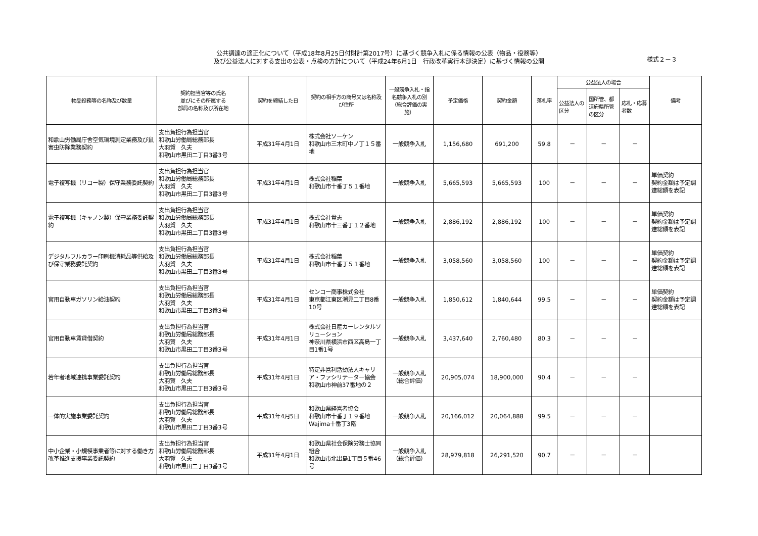公共調達の適正化について（平成18年8月25日付財計第2017号）に基づく競争入札に係る情報の公表（物品・役務等）
及び公益法人に対する支出の公表・点検の方針について（平成24年6月1日　行政改革実行本部決定）に基づく情報の公開
様式２－３
| 物品役務等の名称及び数量 | 契約担当官等の氏名 並びにその所属する 部局の名称及び所在地 | 契約を締結した日 | 契約の相手方の商号又は名称及び住所 | 一般競争入札・指名競争入札の別（総合評価の実施） | 予定価格 | 契約金額 | 落札率 | 公益法人の場合 | | | 備考 |
| --- | --- | --- | --- | --- | --- | --- | --- | --- | --- | --- | --- |
| | | | | | | | | 公益法人の区分 | 国所管、都道府県所管の区分 | 応札・応募者数 | |
| 和歌山労働局庁舎空気環境測定業務及び鼠害虫防除業務契約 | 支出負担行為担当官 和歌山労働局総務部長 大羽賀 久夫 和歌山市黒田二丁目3番3号 | 平成31年4月1日 | 株式会社ソーケン 和歌山市三木町中ノ丁１５番地 | 一般競争入札 | 1,156,680 | 691,200 | 59.8 | － | － | － | |
| 電子複写機（リコー製）保守業務委託契約 | 支出負担行為担当官 和歌山労働局総務部長 大羽賀 久夫 和歌山市黒田二丁目3番3号 | 平成31年4月1日 | 株式会社稲葉 和歌山市十番丁５１番地 | 一般競争入札 | 5,665,593 | 5,665,593 | 100 | － | － | － | 単価契約 契約金額は予定調達総額を表記 |
| 電子複写機（キャノン製）保守業務委託契約 | 支出負担行為担当官 和歌山労働局総務部長 大羽賀 久夫 和歌山市黒田二丁目3番3号 | 平成31年4月1日 | 株式会社貴志 和歌山市十三番丁１２番地 | 一般競争入札 | 2,886,192 | 2,886,192 | 100 | － | － | － | 単価契約 契約金額は予定調達総額を表記 |
| デジタルフルカラー印刷機消耗品等供給及び保守業務委託契約 | 支出負担行為担当官 和歌山労働局総務部長 大羽賀 久夫 和歌山市黒田二丁目3番3号 | 平成31年4月1日 | 株式会社稲葉 和歌山市十番丁５１番地 | 一般競争入札 | 3,058,560 | 3,058,560 | 100 | － | － | － | 単価契約 契約金額は予定調達総額を表記 |
| 官用自動車ガソリン給油契約 | 支出負担行為担当官 和歌山労働局総務部長 大羽賀 久夫 和歌山市黒田二丁目3番3号 | 平成31年4月1日 | センコー商事株式会社 東京都江東区潮見二丁目8番10号 | 一般競争入札 | 1,850,612 | 1,840,644 | 99.5 | － | － | － | 単価契約 契約金額は予定調達総額を表記 |
| 官用自動車賃貸借契約 | 支出負担行為担当官 和歌山労働局総務部長 大羽賀 久夫 和歌山市黒田二丁目3番3号 | 平成31年4月1日 | 株式会社日産カーレンタルソリューション 神奈川県横浜市西区高島一丁目1番1号 | 一般競争入札 | 3,437,640 | 2,760,480 | 80.3 | － | － | － | |
| 若年者地域連携事業委託契約 | 支出負担行為担当官 和歌山労働局総務部長 大羽賀 久夫 和歌山市黒田二丁目3番3号 | 平成31年4月1日 | 特定非営利活動法人キャリア・ファシリテーター協会 和歌山市神前37番地の２ | 一般競争入札 （総合評価） | 20,905,074 | 18,900,000 | 90.4 | － | － | － | |
| 一体的実施事業委託契約 | 支出負担行為担当官 和歌山労働局総務部長 大羽賀 久夫 和歌山市黒田二丁目3番3号 | 平成31年4月5日 | 和歌山県経営者協会 和歌山市十番丁１９番地 Wajima十番丁3階 | 一般競争入札 | 20,166,012 | 20,064,888 | 99.5 | － | － | － | |
| 中小企業・小規模事業者等に対する働き方改革推進支援事業委託契約 | 支出負担行為担当官 和歌山労働局総務部長 大羽賀 久夫 和歌山市黒田二丁目3番3号 | 平成31年4月1日 | 和歌山県社会保険労務士協同組合 和歌山市北出島1丁目５番46号 | 一般競争入札 （総合評価） | 28,979,818 | 26,291,520 | 90.7 | － | － | － | |